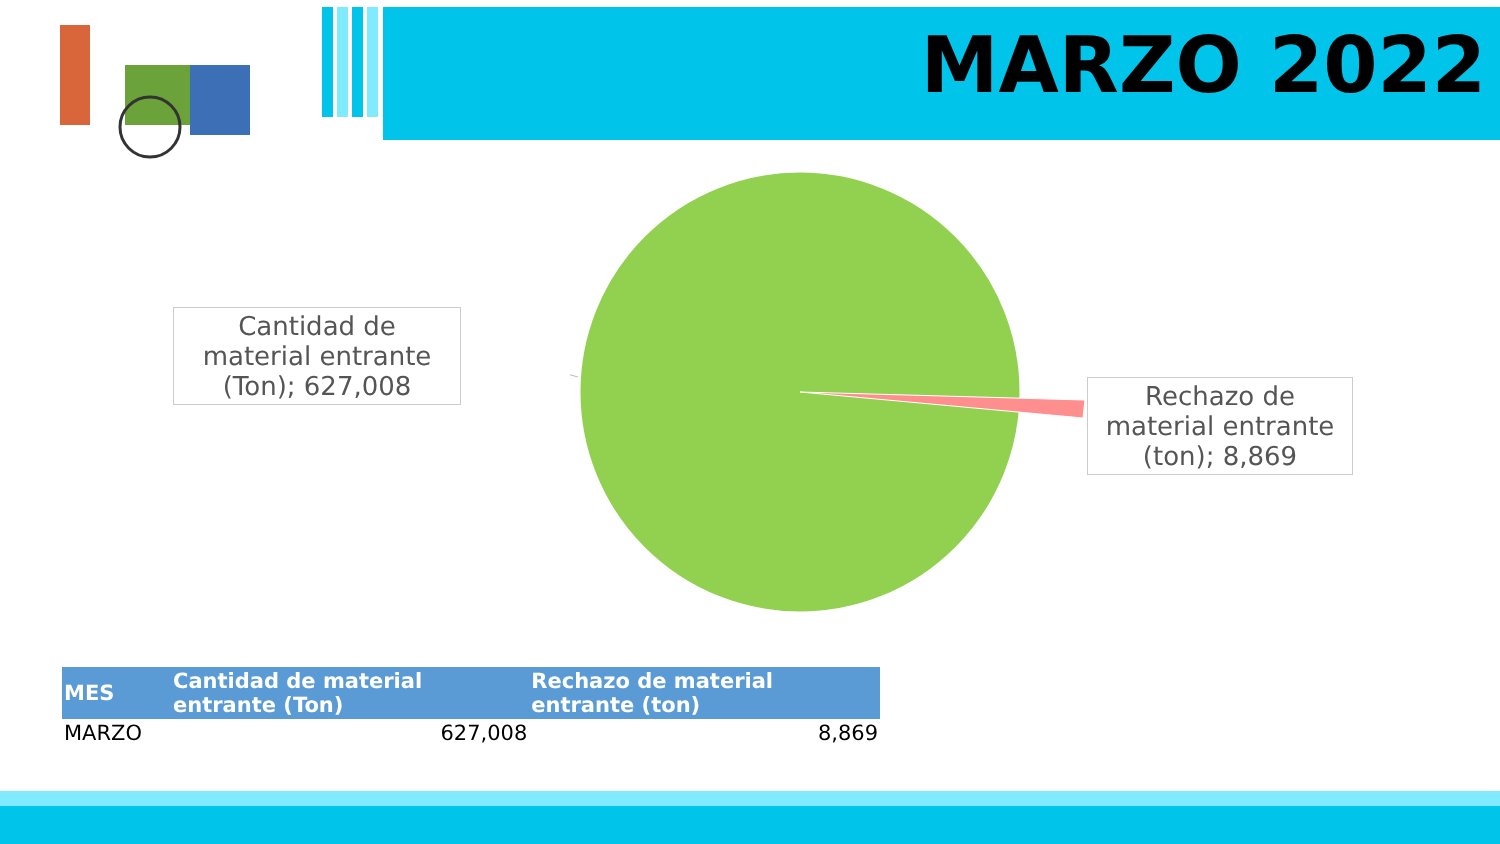MARZO 2022
Cantidad de material entrante (Ton); 627,008
Rechazo de material entrante (ton); 8,869
| MES | Cantidad de material entrante (Ton) | Rechazo de material entrante (ton) |
| --- | --- | --- |
| MARZO | 627,008 | 8,869 |